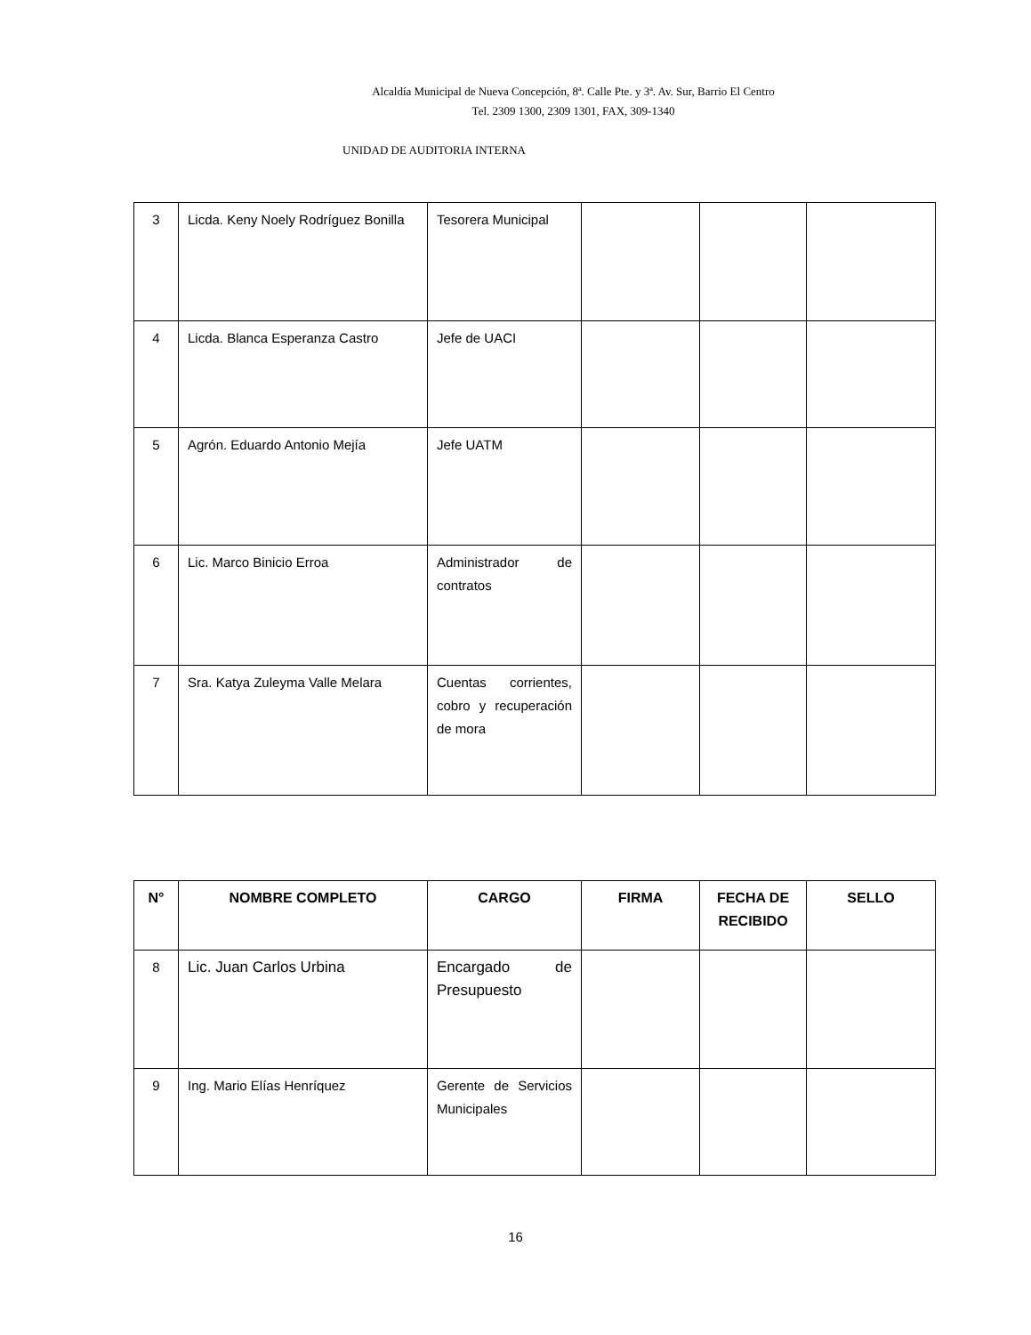Alcaldía Municipal de Nueva Concepción, 8ª. Calle Pte. y 3ª. Av. Sur, Barrio El Centro
Tel. 2309 1300, 2309 1301, FAX, 309-1340
UNIDAD DE AUDITORIA INTERNA
| 3 | Licda. Keny Noely Rodríguez Bonilla | Tesorera Municipal | | | |
| 4 | Licda. Blanca Esperanza Castro | Jefe de UACI | | | |
| 5 | Agrón. Eduardo Antonio Mejía | Jefe UATM | | | |
| 6 | Lic. Marco Binicio Erroa | Administrador de contratos | | | |
| 7 | Sra. Katya Zuleyma Valle Melara | Cuentas corrientes, cobro y recuperación de mora | | | |
| N° | NOMBRE COMPLETO | CARGO | FIRMA | FECHA DE RECIBIDO | SELLO |
| --- | --- | --- | --- | --- | --- |
| 8 | Lic. Juan Carlos Urbina | Encargado de Presupuesto | | | |
| 9 | Ing. Mario Elías Henríquez | Gerente de Servicios Municipales | | | |
16